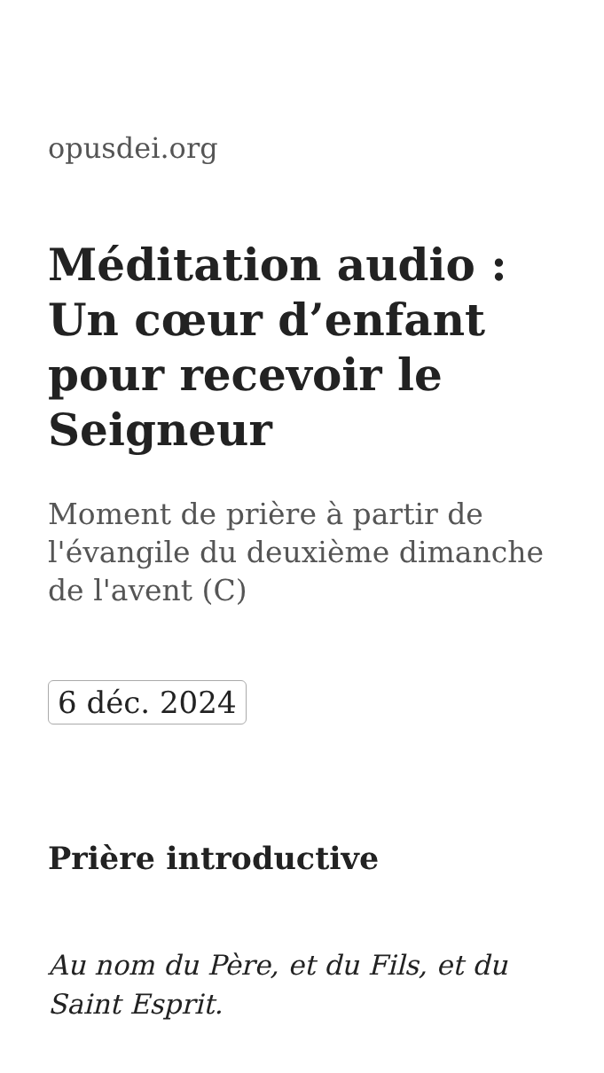opusdei.org
Méditation audio : Un cœur d’enfant pour recevoir le Seigneur
Moment de prière à partir de l'évangile du deuxième dimanche de l'avent (C)
6 déc. 2024
Prière introductive
Au nom du Père, et du Fils, et du Saint Esprit.